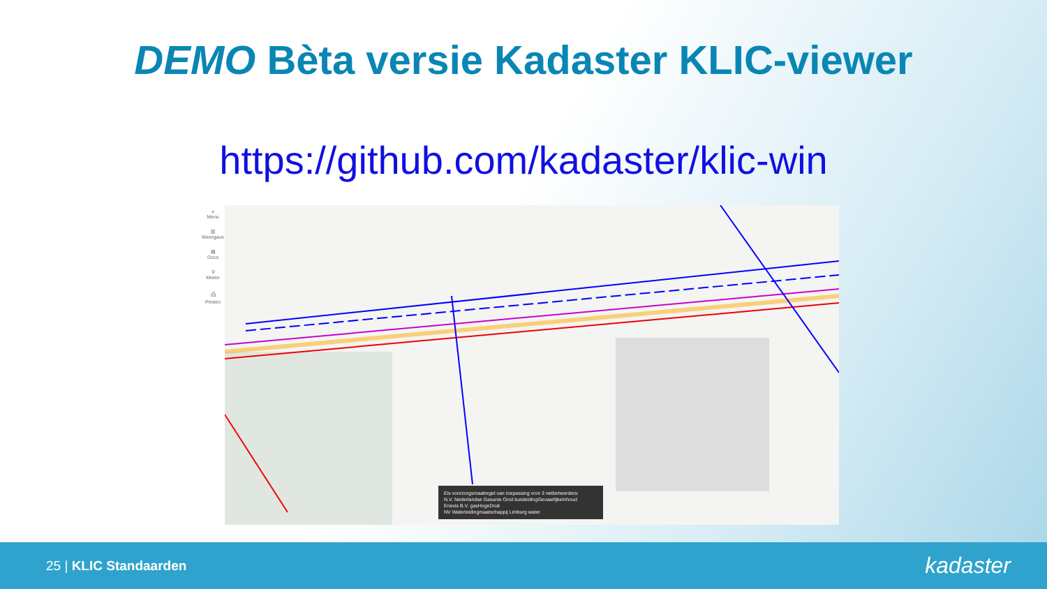DEMO Bèta versie Kadaster KLIC-viewer
https://github.com/kadaster/klic-win
≡
Menu
▥
Weergave
▤
Docs
⚲
Meten
⎙
Printen
Eis voorzorgsmaatregel van toepassing voor 3 netbeheerders:
N.V. Nederlandse Gasunie Oost buisleidingGevaarlijkeInhoud
Enexis B.V. gasHogeDruk
NV Waterleidingmaatschappij Limburg water
25 | KLIC Standaarden
kadaster